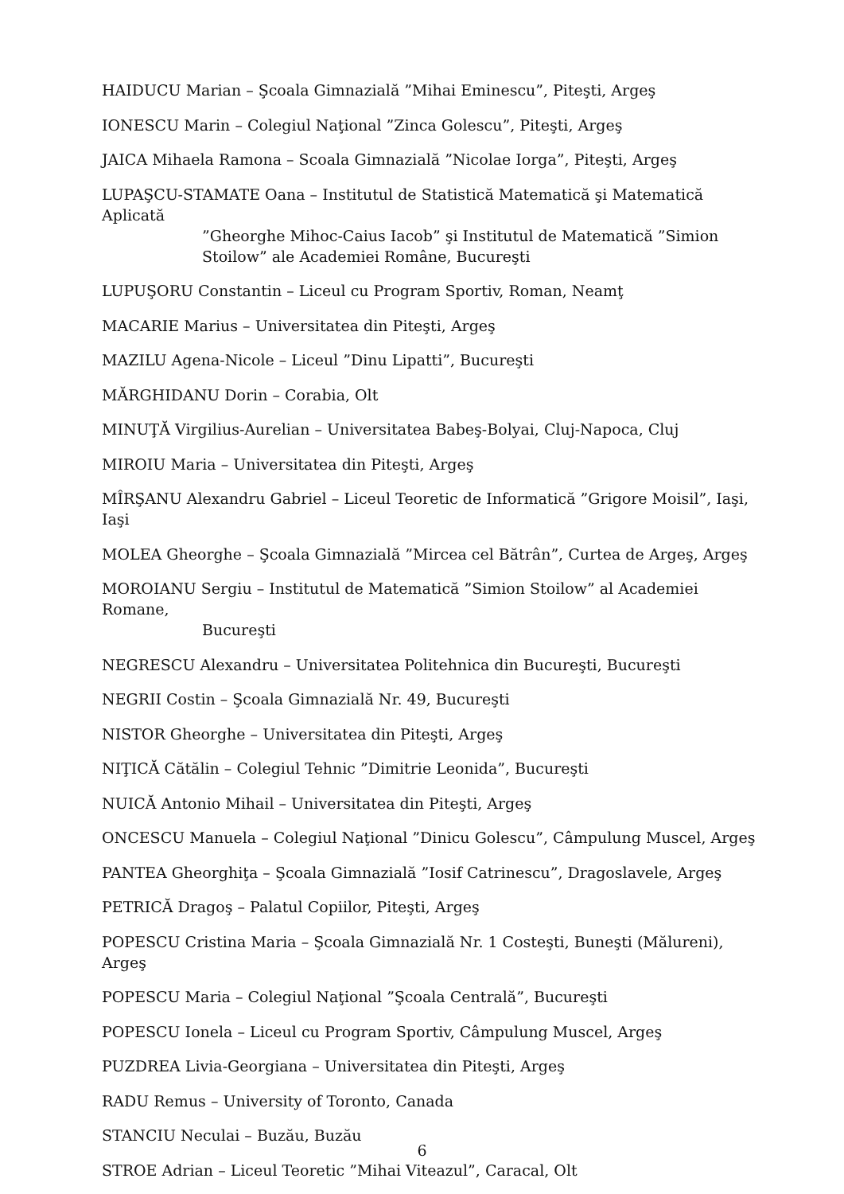HAIDUCU Marian – Şcoala Gimnazială ”Mihai Eminescu”, Piteşti, Argeş
IONESCU Marin – Colegiul Naţional ”Zinca Golescu”, Piteşti, Argeş
JAICA Mihaela Ramona – Scoala Gimnazială ”Nicolae Iorga”, Piteşti, Argeş
LUPAŞCU-STAMATE Oana – Institutul de Statistică Matematică şi Matematică Aplicată
”Gheorghe Mihoc-Caius Iacob” şi Institutul de Matematică ”Simion Stoilow” ale Academiei Române, Bucureşti
LUPUŞORU Constantin – Liceul cu Program Sportiv, Roman, Neamţ
MACARIE Marius – Universitatea din Piteşti, Argeş
MAZILU Agena-Nicole – Liceul ”Dinu Lipatti”, Bucureşti
MĂRGHIDANU Dorin – Corabia, Olt
MINUŢĂ Virgilius-Aurelian – Universitatea Babeş-Bolyai, Cluj-Napoca, Cluj
MIROIU Maria – Universitatea din Piteşti, Argeş
MÎRŞANU Alexandru Gabriel – Liceul Teoretic de Informatică ”Grigore Moisil”, Iaşi, Iaşi
MOLEA Gheorghe – Şcoala Gimnazială ”Mircea cel Bătrân”, Curtea de Argeş, Argeş
MOROIANU Sergiu – Institutul de Matematică ”Simion Stoilow” al Academiei Romane,
Bucureşti
NEGRESCU Alexandru – Universitatea Politehnica din Bucureşti, Bucureşti
NEGRII Costin – Şcoala Gimnazială Nr. 49, Bucureşti
NISTOR Gheorghe – Universitatea din Piteşti, Argeş
NIŢICĂ Cătălin – Colegiul Tehnic ”Dimitrie Leonida”, Bucureşti
NUICĂ Antonio Mihail – Universitatea din Piteşti, Argeş
ONCESCU Manuela – Colegiul Naţional ”Dinicu Golescu”, Câmpulung Muscel, Argeş
PANTEA Gheorghiţa – Şcoala Gimnazială ”Iosif Catrinescu”, Dragoslavele, Argeş
PETRICĂ Dragoş – Palatul Copiilor, Piteşti, Argeş
POPESCU Cristina Maria – Şcoala Gimnazială Nr. 1 Costeşti, Buneşti (Mălureni), Argeş
POPESCU Maria – Colegiul Naţional ”Şcoala Centrală”, Bucureşti
POPESCU Ionela – Liceul cu Program Sportiv, Câmpulung Muscel, Argeş
PUZDREA Livia-Georgiana – Universitatea din Piteşti, Argeş
RADU Remus – University of Toronto, Canada
STANCIU Neculai – Buzău, Buzău
STROE Adrian – Liceul Teoretic ”Mihai Viteazul”, Caracal, Olt
6